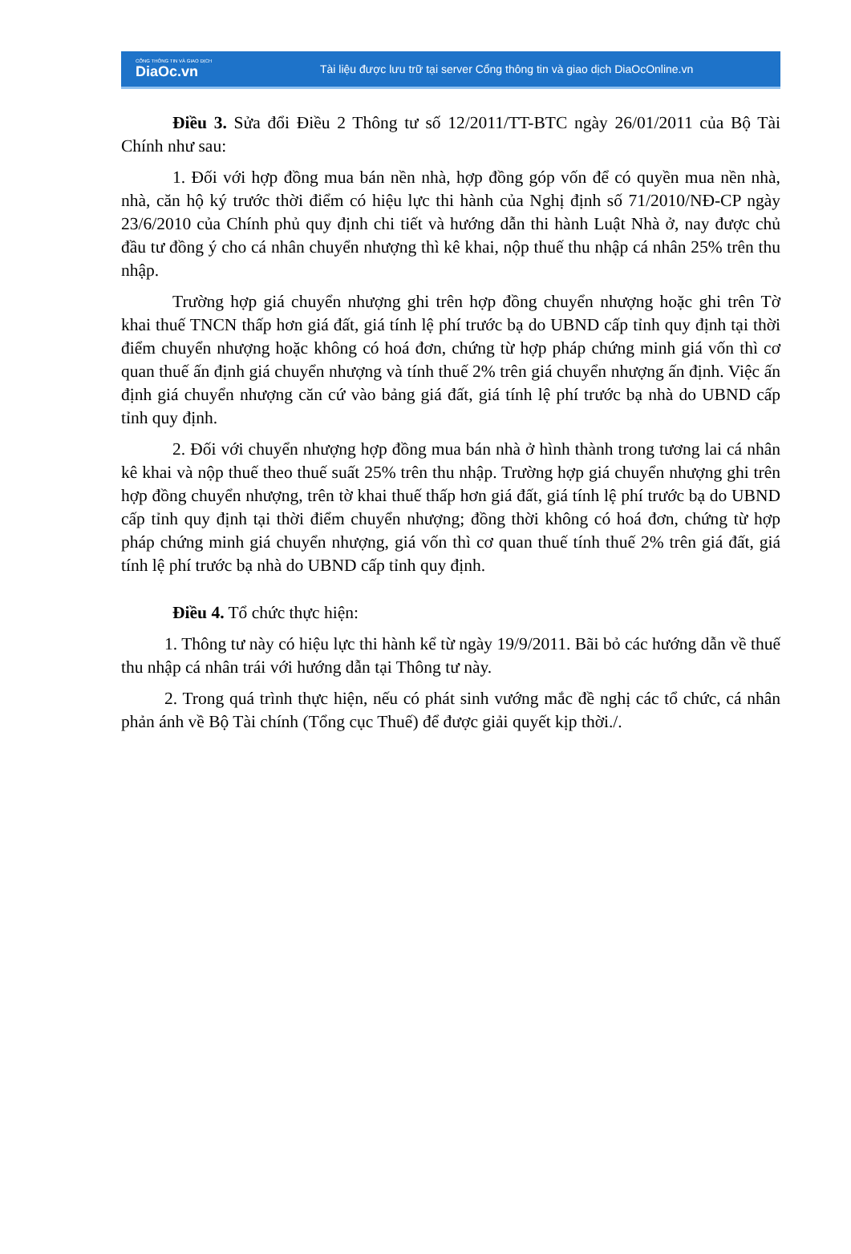CỔNG THÔNG TIN VÀ GIAO DỊCH
DiaOc.vn
Tài liệu được lưu trữ tại server Cổng thông tin và giao dịch DiaOcOnline.vn
Điều 3. Sửa đổi Điều 2 Thông tư số 12/2011/TT-BTC ngày 26/01/2011 của Bộ Tài Chính như sau:
1. Đối với hợp đồng mua bán nền nhà, hợp đồng góp vốn để có quyền mua nền nhà, nhà, căn hộ ký trước thời điểm có hiệu lực thi hành của Nghị định số 71/2010/NĐ-CP ngày 23/6/2010 của Chính phủ quy định chi tiết và hướng dẫn thi hành Luật Nhà ở, nay được chủ đầu tư đồng ý cho cá nhân chuyển nhượng thì kê khai, nộp thuế thu nhập cá nhân 25% trên thu nhập.
Trường hợp giá chuyển nhượng ghi trên hợp đồng chuyển nhượng hoặc ghi trên Tờ khai thuế TNCN thấp hơn giá đất, giá tính lệ phí trước bạ do UBND cấp tỉnh quy định tại thời điểm chuyển nhượng hoặc không có hoá đơn, chứng từ hợp pháp chứng minh giá vốn thì cơ quan thuế ấn định giá chuyển nhượng và tính thuế 2% trên giá chuyển nhượng ấn định. Việc ấn định giá chuyển nhượng căn cứ vào bảng giá đất, giá tính lệ phí trước bạ nhà do UBND cấp tỉnh quy định.
2. Đối với chuyển nhượng hợp đồng mua bán nhà ở hình thành trong tương lai cá nhân kê khai và nộp thuế theo thuế suất 25% trên thu nhập. Trường hợp giá chuyển nhượng ghi trên hợp đồng chuyển nhượng, trên tờ khai thuế thấp hơn giá đất, giá tính lệ phí trước bạ do UBND cấp tỉnh quy định tại thời điểm chuyển nhượng; đồng thời không có hoá đơn, chứng từ hợp pháp chứng minh giá chuyển nhượng, giá vốn thì cơ quan thuế tính thuế 2% trên giá đất, giá tính lệ phí trước bạ nhà do UBND cấp tỉnh quy định.
Điều 4. Tổ chức thực hiện:
1. Thông tư này có hiệu lực thi hành kể từ ngày 19/9/2011. Bãi bỏ các hướng dẫn về thuế thu nhập cá nhân trái với hướng dẫn tại Thông tư này.
2. Trong quá trình thực hiện, nếu có phát sinh vướng mắc đề nghị các tổ chức, cá nhân phản ánh về Bộ Tài chính (Tổng cục Thuế) để được giải quyết kịp thời./.